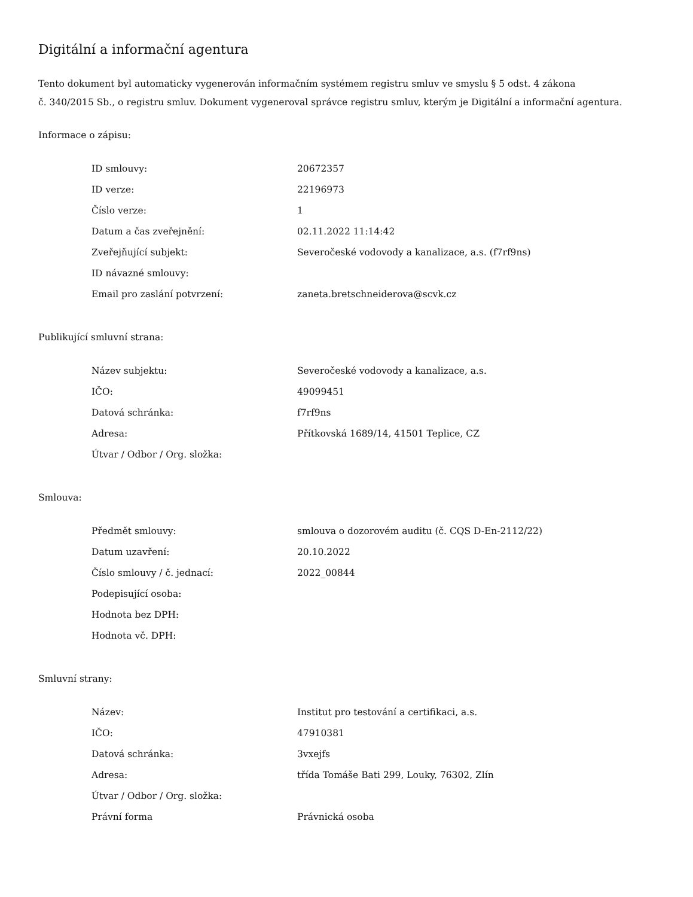Digitální a informační agentura
Tento dokument byl automaticky vygenerován informačním systémem registru smluv ve smyslu § 5 odst. 4 zákona
č. 340/2015 Sb., o registru smluv. Dokument vygeneroval správce registru smluv, kterým je Digitální a informační agentura.
Informace o zápisu:
| ID smlouvy: | 20672357 |
| ID verze: | 22196973 |
| Číslo verze: | 1 |
| Datum a čas zveřejnění: | 02.11.2022 11:14:42 |
| Zveřejňující subjekt: | Severočeské vodovody a kanalizace, a.s. (f7rf9ns) |
| ID návazné smlouvy: | |
| Email pro zaslání potvrzení: | zaneta.bretschneiderova@scvk.cz |
Publikující smluvní strana:
| Název subjektu: | Severočeské vodovody a kanalizace, a.s. |
| IČO: | 49099451 |
| Datová schránka: | f7rf9ns |
| Adresa: | Přítkovská 1689/14, 41501 Teplice, CZ |
| Útvar / Odbor / Org. složka: | |
Smlouva:
| Předmět smlouvy: | smlouva o dozorovém auditu (č. CQS D-En-2112/22) |
| Datum uzavření: | 20.10.2022 |
| Číslo smlouvy / č. jednací: | 2022_00844 |
| Podepisující osoba: | |
| Hodnota bez DPH: | |
| Hodnota vč. DPH: | |
Smluvní strany:
| Název: | Institut pro testování a certifikaci, a.s. |
| IČO: | 47910381 |
| Datová schránka: | 3vxejfs |
| Adresa: | třída Tomáše Bati 299, Louky, 76302, Zlín |
| Útvar / Odbor / Org. složka: | |
| Právní forma | Právnická osoba |